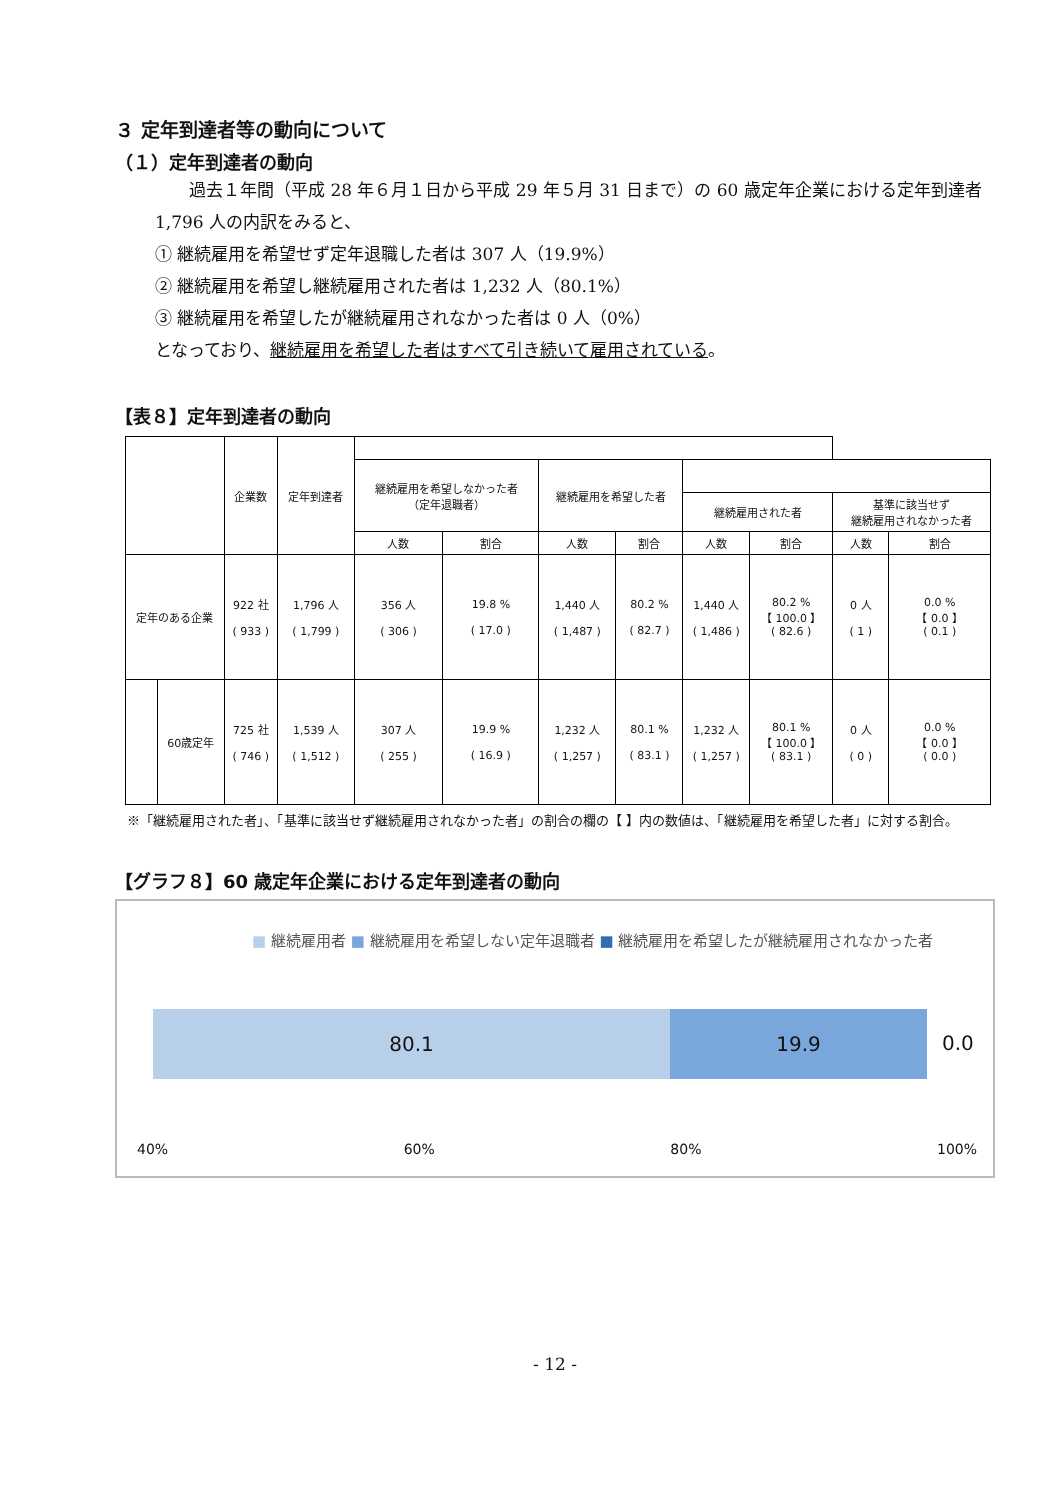３ 定年到達者等の動向について
（１）定年到達者の動向
過去１年間（平成 28 年６月１日から平成 29 年５月 31 日まで）の 60 歳定年企業における定年到達者 1,796 人の内訳をみると、
① 継続雇用を希望せず定年退職した者は 307 人（19.9%）
② 継続雇用を希望し継続雇用された者は 1,232 人（80.1%）
③ 継続雇用を希望したが継続雇用されなかった者は 0 人（0%）
となっており、継続雇用を希望した者はすべて引き続いて雇用されている。
【表８】定年到達者の動向
| | | 企業数 | 定年到達者 | | | | | | | | |
| --- | --- | --- | --- | --- | --- | --- | --- | --- | --- | --- | --- |
| | | | | 継続雇用を希望しなかった者 （定年退職者） | | 継続雇用を希望した者 | | | | | |
| | | | | | | | | 継続雇用された者 | | 基準に該当せず 継続雇用されなかった者 | |
| | | | | 人数 | 割合 | 人数 | 割合 | 人数 | 割合 | 人数 | 割合 |
| 定年のある企業 | | 922 社 ( 933 ) | 1,796 人 ( 1,799 ) | 356 人 ( 306 ) | 19.8 % ( 17.0 ) | 1,440 人 ( 1,487 ) | 80.2 % ( 82.7 ) | 1,440 人 ( 1,486 ) | 80.2 % 【 100.0 】 ( 82.6 ) | 0 人 ( 1 ) | 0.0 % 【 0.0 】 ( 0.1 ) |
| | 60歳定年 | 725 社 ( 746 ) | 1,539 人 ( 1,512 ) | 307 人 ( 255 ) | 19.9 % ( 16.9 ) | 1,232 人 ( 1,257 ) | 80.1 % ( 83.1 ) | 1,232 人 ( 1,257 ) | 80.1 % 【 100.0 】 ( 83.1 ) | 0 人 ( 0 ) | 0.0 % 【 0.0 】 ( 0.0 ) |
※「継続雇用された者」、「基準に該当せず継続雇用されなかった者」の割合の欄の【 】内の数値は、「継続雇用を希望した者」に対する割合。
【グラフ８】60 歳定年企業における定年到達者の動向
■ 継続雇用者 ■ 継続雇用を希望しない定年退職者 ■ 継続雇用を希望したが継続雇用されなかった者
80.1 19.9
0.0
40% 60% 80% 100%
- 12 -